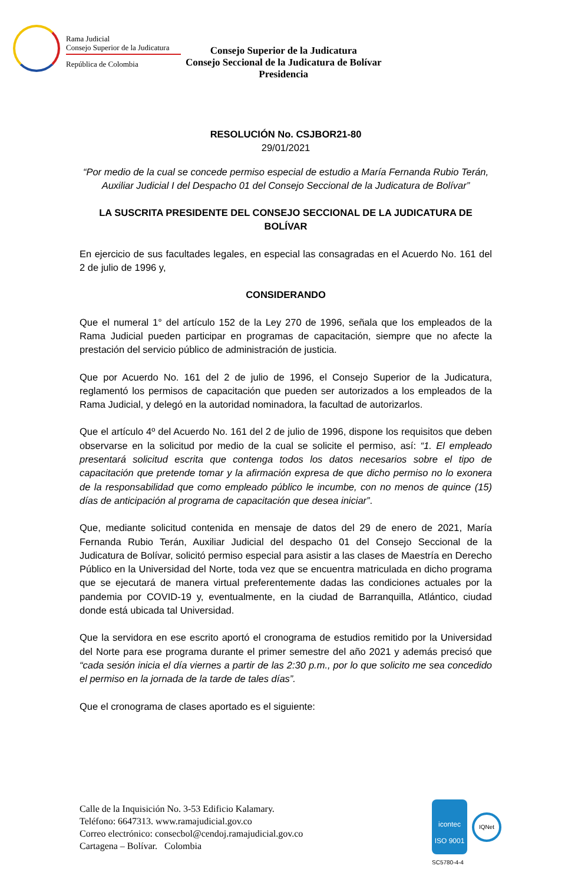Rama Judicial
Consejo Superior de la Judicatura
República de Colombia
Consejo Superior de la Judicatura
Consejo Seccional de la Judicatura de Bolívar
Presidencia
RESOLUCIÓN No. CSJBOR21-80
29/01/2021
“Por medio de la cual se concede permiso especial de estudio a María Fernanda Rubio Terán, Auxiliar Judicial I del Despacho 01 del Consejo Seccional de la Judicatura de Bolívar”
LA SUSCRITA PRESIDENTE DEL CONSEJO SECCIONAL DE LA JUDICATURA DE BOLÍVAR
En ejercicio de sus facultades legales, en especial las consagradas en el Acuerdo No. 161 del 2 de julio de 1996 y,
CONSIDERANDO
Que el numeral 1° del artículo 152 de la Ley 270 de 1996, señala que los empleados de la Rama Judicial pueden participar en programas de capacitación, siempre que no afecte la prestación del servicio público de administración de justicia.
Que por Acuerdo No. 161 del 2 de julio de 1996, el Consejo Superior de la Judicatura, reglamentó los permisos de capacitación que pueden ser autorizados a los empleados de la Rama Judicial, y delegó en la autoridad nominadora, la facultad de autorizarlos.
Que el artículo 4º del Acuerdo No. 161 del 2 de julio de 1996, dispone los requisitos que deben observarse en la solicitud por medio de la cual se solicite el permiso, así: “1. El empleado presentará solicitud escrita que contenga todos los datos necesarios sobre el tipo de capacitación que pretende tomar y la afirmación expresa de que dicho permiso no lo exonera de la responsabilidad que como empleado público le incumbe, con no menos de quince (15) días de anticipación al programa de capacitación que desea iniciar”.
Que, mediante solicitud contenida en mensaje de datos del 29 de enero de 2021, María Fernanda Rubio Terán, Auxiliar Judicial del despacho 01 del Consejo Seccional de la Judicatura de Bolívar, solicitó permiso especial para asistir a las clases de Maestría en Derecho Público en la Universidad del Norte, toda vez que se encuentra matriculada en dicho programa que se ejecutará de manera virtual preferentemente dadas las condiciones actuales por la pandemia por COVID-19 y, eventualmente, en la ciudad de Barranquilla, Atlántico, ciudad donde está ubicada tal Universidad.
Que la servidora en ese escrito aportó el cronograma de estudios remitido por la Universidad del Norte para ese programa durante el primer semestre del año 2021 y además precisó que “cada sesión inicia el día viernes a partir de las 2:30 p.m., por lo que solicito me sea concedido el permiso en la jornada de la tarde de tales días”.
Que el cronograma de clases aportado es el siguiente:
Calle de la Inquisición No. 3-53 Edificio Kalamary.
Teléfono: 6647313. www.ramajudicial.gov.co
Correo electrónico: consecbol@cendoj.ramajudicial.gov.co
Cartagena – Bolívar. Colombia
icontec
ISO 9001
IQNet
SC5780-4-4